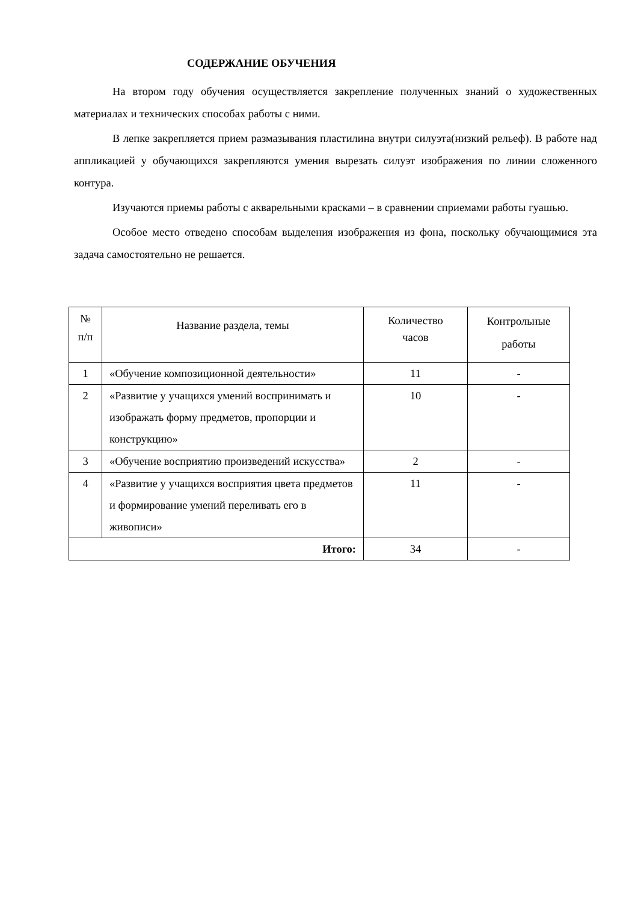СОДЕРЖАНИЕ ОБУЧЕНИЯ
На втором году обучения осуществляется закрепление полученных знаний о художественных материалах и технических способах работы с ними.
В лепке закрепляется прием размазывания пластилина внутри силуэта(низкий рельеф). В работе над аппликацией у обучающихся закрепляются умения вырезать силуэт изображения по линии сложенного контура.
Изучаются приемы работы с акварельными красками – в сравнении сприемами работы гуашью.
Особое место отведено способам выделения изображения из фона, поскольку обучающимися эта задача самостоятельно не решается.
| № п/п | Название раздела, темы | Количество часов | Контрольные работы |
| 1 | «Обучение композиционной деятельности» | 11 | - |
| 2 | «Развитие у учащихся умений воспринимать и изображать форму предметов, пропорции и конструкцию» | 10 | - |
| 3 | «Обучение восприятию произведений искусства» | 2 | - |
| 4 | «Развитие у учащихся восприятия цвета предметов и формирование умений переливать его в живописи» | 11 | - |
| Итого: | | 34 | - |